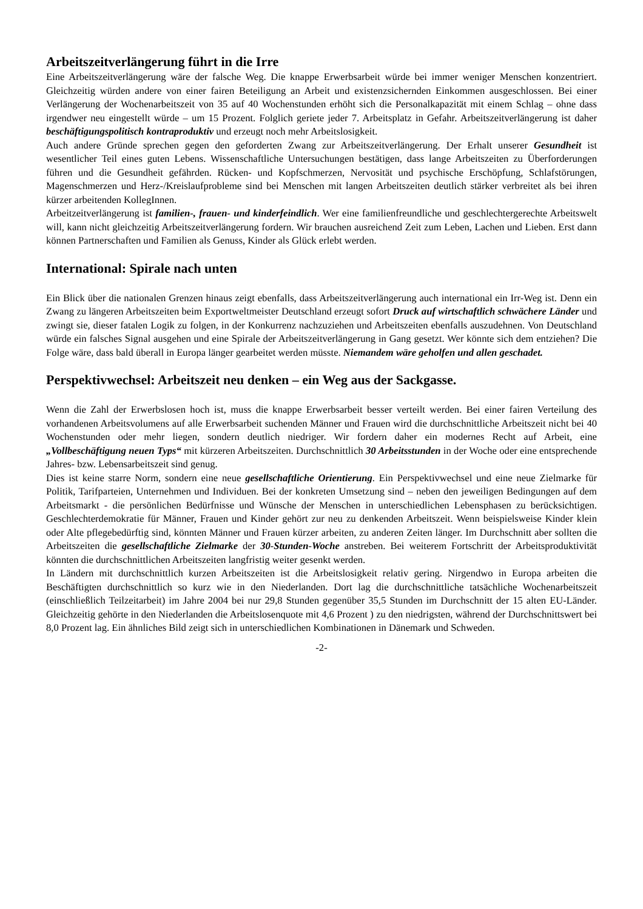Arbeitszeitverlängerung führt in die Irre
Eine Arbeitszeitverlängerung wäre der falsche Weg. Die knappe Erwerbsarbeit würde bei immer weniger Menschen konzentriert. Gleichzeitig würden andere von einer fairen Beteiligung an Arbeit und existenzsichernden Einkommen ausgeschlossen. Bei einer Verlängerung der Wochenarbeitszeit von 35 auf 40 Wochenstunden erhöht sich die Personalkapazität mit einem Schlag – ohne dass irgendwer neu eingestellt würde – um 15 Prozent. Folglich geriete jeder 7. Arbeitsplatz in Gefahr. Arbeitszeitverlängerung ist daher beschäftigungspolitisch kontraproduktiv und erzeugt noch mehr Arbeitslosigkeit.
Auch andere Gründe sprechen gegen den geforderten Zwang zur Arbeitszeitverlängerung. Der Erhalt unserer Gesundheit ist wesentlicher Teil eines guten Lebens. Wissenschaftliche Untersuchungen bestätigen, dass lange Arbeitszeiten zu Überforderungen führen und die Gesundheit gefährden. Rücken- und Kopfschmerzen, Nervosität und psychische Erschöpfung, Schlafstörungen, Magenschmerzen und Herz-/Kreislaufprobleme sind bei Menschen mit langen Arbeitszeiten deutlich stärker verbreitet als bei ihren kürzer arbeitenden KollegInnen.
Arbeitzeitverlängerung ist familien-, frauen- und kinderfeindlich. Wer eine familienfreundliche und geschlechtergerechte Arbeitswelt will, kann nicht gleichzeitig Arbeitszeitverlängerung fordern. Wir brauchen ausreichend Zeit zum Leben, Lachen und Lieben. Erst dann können Partnerschaften und Familien als Genuss, Kinder als Glück erlebt werden.
International: Spirale nach unten
Ein Blick über die nationalen Grenzen hinaus zeigt ebenfalls, dass Arbeitszeitverlängerung auch international ein Irr-Weg ist. Denn ein Zwang zu längeren Arbeitszeiten beim Exportweltmeister Deutschland erzeugt sofort Druck auf wirtschaftlich schwächere Länder und zwingt sie, dieser fatalen Logik zu folgen, in der Konkurrenz nachzuziehen und Arbeitszeiten ebenfalls auszudehnen. Von Deutschland würde ein falsches Signal ausgehen und eine Spirale der Arbeitszeitverlängerung in Gang gesetzt. Wer könnte sich dem entziehen? Die Folge wäre, dass bald überall in Europa länger gearbeitet werden müsste. Niemandem wäre geholfen und allen geschadet.
Perspektivwechsel: Arbeitszeit neu denken – ein Weg aus der Sackgasse.
Wenn die Zahl der Erwerbslosen hoch ist, muss die knappe Erwerbsarbeit besser verteilt werden. Bei einer fairen Verteilung des vorhandenen Arbeitsvolumens auf alle Erwerbsarbeit suchenden Männer und Frauen wird die durchschnittliche Arbeitszeit nicht bei 40 Wochenstunden oder mehr liegen, sondern deutlich niedriger. Wir fordern daher ein modernes Recht auf Arbeit, eine „Vollbeschäftigung neuen Typs“ mit kürzeren Arbeitszeiten. Durchschnittlich 30 Arbeitsstunden in der Woche oder eine entsprechende Jahres- bzw. Lebensarbeitszeit sind genug.
Dies ist keine starre Norm, sondern eine neue gesellschaftliche Orientierung. Ein Perspektivwechsel und eine neue Zielmarke für Politik, Tarifparteien, Unternehmen und Individuen. Bei der konkreten Umsetzung sind – neben den jeweiligen Bedingungen auf dem Arbeitsmarkt - die persönlichen Bedürfnisse und Wünsche der Menschen in unterschiedlichen Lebensphasen zu berücksichtigen. Geschlechterdemokratie für Männer, Frauen und Kinder gehört zur neu zu denkenden Arbeitszeit. Wenn beispielsweise Kinder klein oder Alte pflegebedürftig sind, könnten Männer und Frauen kürzer arbeiten, zu anderen Zeiten länger. Im Durchschnitt aber sollten die Arbeitszeiten die gesellschaftliche Zielmarke der 30-Stunden-Woche anstreben. Bei weiterem Fortschritt der Arbeitsproduktivität könnten die durchschnittlichen Arbeitszeiten langfristig weiter gesenkt werden.
In Ländern mit durchschnittlich kurzen Arbeitszeiten ist die Arbeitslosigkeit relativ gering. Nirgendwo in Europa arbeiten die Beschäftigten durchschnittlich so kurz wie in den Niederlanden. Dort lag die durchschnittliche tatsächliche Wochenarbeitszeit (einschließlich Teilzeitarbeit) im Jahre 2004 bei nur 29,8 Stunden gegenüber 35,5 Stunden im Durchschnitt der 15 alten EU-Länder. Gleichzeitig gehörte in den Niederlanden die Arbeitslosenquote mit 4,6 Prozent ) zu den niedrigsten, während der Durchschnittswert bei 8,0 Prozent lag. Ein ähnliches Bild zeigt sich in unterschiedlichen Kombinationen in Dänemark und Schweden.
-2-